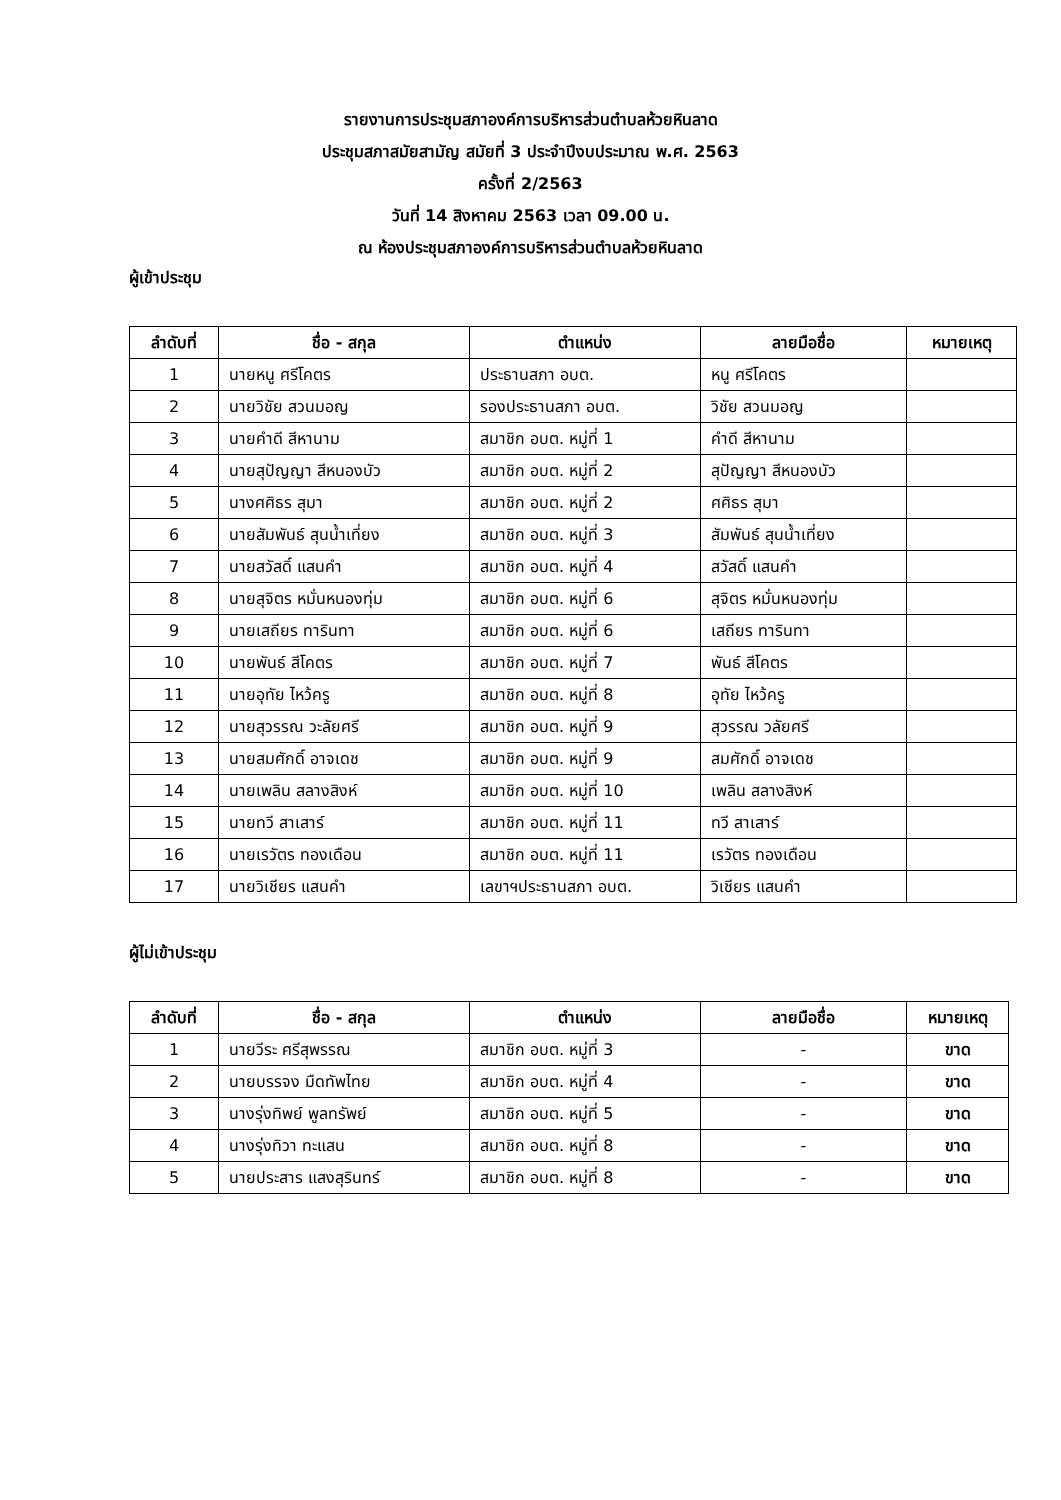รายงานการประชุมสภาองค์การบริหารส่วนตำบลห้วยหินลาด
ประชุมสภาสมัยสามัญ สมัยที่ 3 ประจำปีงบประมาณ พ.ศ. 2563
ครั้งที่ 2/2563
วันที่ 14 สิงหาคม 2563 เวลา 09.00 น.
ณ ห้องประชุมสภาองค์การบริหารส่วนตำบลห้วยหินลาด
ผู้เข้าประชุม
| ลำดับที่ | ชื่อ - สกุล | ตำแหน่ง | ลายมือชื่อ | หมายเหตุ |
| --- | --- | --- | --- | --- |
| 1 | นายหนู ศรีโคตร | ประธานสภา อบต. | หนู ศรีโคตร | |
| 2 | นายวิชัย สวนมอญ | รองประธานสภา อบต. | วิชัย สวนมอญ | |
| 3 | นายคำดี สีหานาม | สมาชิก อบต. หมู่ที่ 1 | คำดี สีหานาม | |
| 4 | นายสุปัญญา สีหนองบัว | สมาชิก อบต. หมู่ที่ 2 | สุปัญญา สีหนองบัว | |
| 5 | นางศศิธร สุมา | สมาชิก อบต. หมู่ที่ 2 | ศศิธร สุมา | |
| 6 | นายสัมพันธ์ สุนน้ำเที่ยง | สมาชิก อบต. หมู่ที่ 3 | สัมพันธ์ สุนน้ำเที่ยง | |
| 7 | นายสวัสดิ์ แสนคำ | สมาชิก อบต. หมู่ที่ 4 | สวัสดิ์ แสนคำ | |
| 8 | นายสุจิตร หมั่นหนองทุ่ม | สมาชิก อบต. หมู่ที่ 6 | สุจิตร หมั่นหนองทุ่ม | |
| 9 | นายเสถียร ทารินทา | สมาชิก อบต. หมู่ที่ 6 | เสถียร ทารินทา | |
| 10 | นายพันธ์ สีโคตร | สมาชิก อบต. หมู่ที่ 7 | พันธ์ สีโคตร | |
| 11 | นายอุทัย ไหว้ครู | สมาชิก อบต. หมู่ที่ 8 | อุทัย ไหว้ครู | |
| 12 | นายสุวรรณ วะลัยศรี | สมาชิก อบต. หมู่ที่ 9 | สุวรรณ วลัยศรี | |
| 13 | นายสมศักดิ์ อาจเดช | สมาชิก อบต. หมู่ที่ 9 | สมศักดิ์ อาจเดช | |
| 14 | นายเพลิน สลางสิงห์ | สมาชิก อบต. หมู่ที่ 10 | เพลิน สลางสิงห์ | |
| 15 | นายทวี สาเสาร์ | สมาชิก อบต. หมู่ที่ 11 | ทวี สาเสาร์ | |
| 16 | นายเรวัตร ทองเดือน | สมาชิก อบต. หมู่ที่ 11 | เรวัตร ทองเดือน | |
| 17 | นายวิเชียร แสนคำ | เลขาฯประธานสภา อบต. | วิเชียร แสนคำ | |
ผู้ไม่เข้าประชุม
| ลำดับที่ | ชื่อ - สกุล | ตำแหน่ง | ลายมือชื่อ | หมายเหตุ |
| --- | --- | --- | --- | --- |
| 1 | นายวีระ ศรีสุพรรณ | สมาชิก อบต. หมู่ที่ 3 | - | ขาด |
| 2 | นายบรรจง มืดทัพไทย | สมาชิก อบต. หมู่ที่ 4 | - | ขาด |
| 3 | นางรุ่งทิพย์ พูลทรัพย์ | สมาชิก อบต. หมู่ที่ 5 | - | ขาด |
| 4 | นางรุ่งทิวา ทะแสน | สมาชิก อบต. หมู่ที่ 8 | - | ขาด |
| 5 | นายประสาร แสงสุรินทร์ | สมาชิก อบต. หมู่ที่ 8 | - | ขาด |